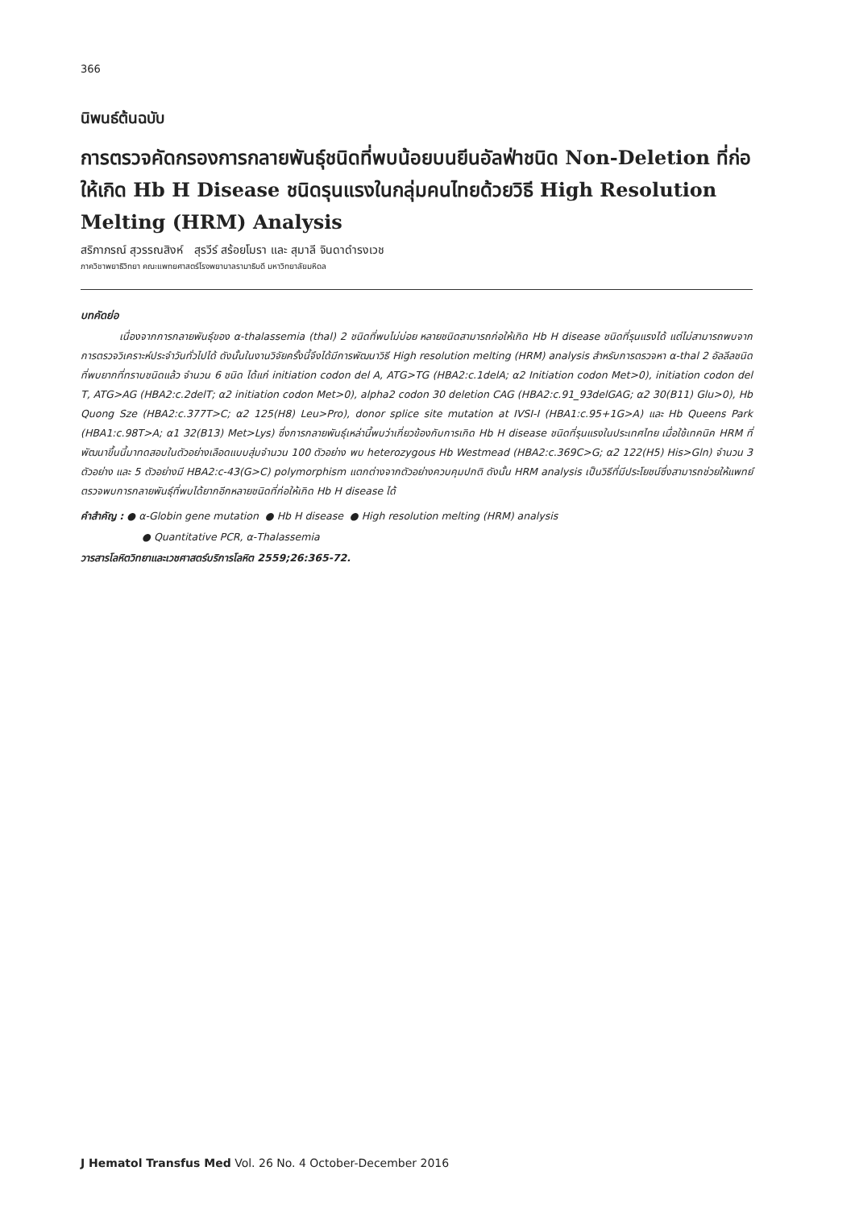366
นิพนธ์ต้นฉบับ
การตรวจคัดกรองการกลายพันธุ์ชนิดที่พบน้อยบนยีนอัลฟ่าชนิด Non-Deletion ที่ก่อให้เกิด Hb H Disease ชนิดรุนแรงในกลุ่มคนไทยด้วยวิธี High Resolution Melting (HRM) Analysis
สริภาภรณ์ สุวรรณสิงห์ สุรวีร์ สร้อยโมรา และ สุมาลี จินดาดำรงเวช
ภาควิชาพยาธิวิทยา คณะแพทยศาสตร์โรงพยาบาลรามาธิบดี มหาวิทยาลัยมหิดล
บทคัดย่อ
เนื่องจากการกลายพันธุ์ของ α-thalassemia (thal) 2 ชนิดที่พบไม่บ่อย หลายชนิดสามารถก่อให้เกิด Hb H disease ชนิดที่รุนแรงได้ แต่ไม่สามารถพบจากการตรวจวิเคราะห์ประจำวันทั่วไปได้ ดังนั้นในงานวิจัยครั้งนี้จึงได้มีการพัฒนาวิธี High resolution melting (HRM) analysis สำหรับการตรวจหา α-thal 2 อัลลีลชนิดที่พบยากที่ทราบชนิดแล้ว จำนวน 6 ชนิด ได้แก่ initiation codon del A, ATG>TG (HBA2:c.1delA; α2 Initiation codon Met>0), initiation codon del T, ATG>AG (HBA2:c.2delT; α2 initiation codon Met>0), alpha2 codon 30 deletion CAG (HBA2:c.91_93delGAG; α2 30(B11) Glu>0), Hb Quong Sze (HBA2:c.377T>C; α2 125(H8) Leu>Pro), donor splice site mutation at IVSI-I (HBA1:c.95+1G>A) และ Hb Queens Park (HBA1:c.98T>A; α1 32(B13) Met>Lys) ซึ่งการกลายพันธุ์เหล่านี้พบว่าเกี่ยวข้องกับการเกิด Hb H disease ชนิดที่รุนแรงในประเทศไทย เมื่อใช้เทคนิค HRM ที่พัฒนาขึ้นนี้มาทดสอบในตัวอย่างเลือดแบบสุ่มจำนวน 100 ตัวอย่าง พบ heterozygous Hb Westmead (HBA2:c.369C>G; α2 122(H5) His>Gln) จำนวน 3 ตัวอย่าง และ 5 ตัวอย่างมี HBA2:c-43(G>C) polymorphism แตกต่างจากตัวอย่างควบคุมปกติ ดังนั้น HRM analysis เป็นวิธีที่มีประโยชน์ซึ่งสามารถช่วยให้แพทย์ตรวจพบการกลายพันธุ์ที่พบได้ยากอีกหลายชนิดที่ก่อให้เกิด Hb H disease ได้
คำสำคัญ : ● α-Globin gene mutation ● Hb H disease ● High resolution melting (HRM) analysis
● Quantitative PCR, α-Thalassemia
วารสารโลหิตวิทยาและเวชศาสตร์บริการโลหิต 2559;26:365-72.
J Hematol Transfus Med Vol. 26 No. 4 October-December 2016